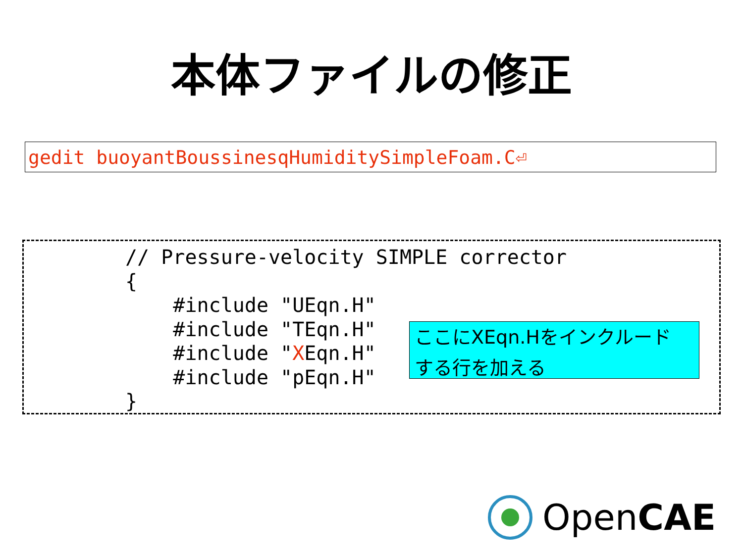本体ファイルの修正
gedit buoyantBoussinesqHumiditySimpleFoam.C⏎
// Pressure-velocity SIMPLE corrector
{
    #include "UEqn.H"
    #include "TEqn.H"
    #include "XEqn.H"
    #include "pEqn.H"
}
ここにXEqn.Hをインクルード
する行を加える
OpenCAE